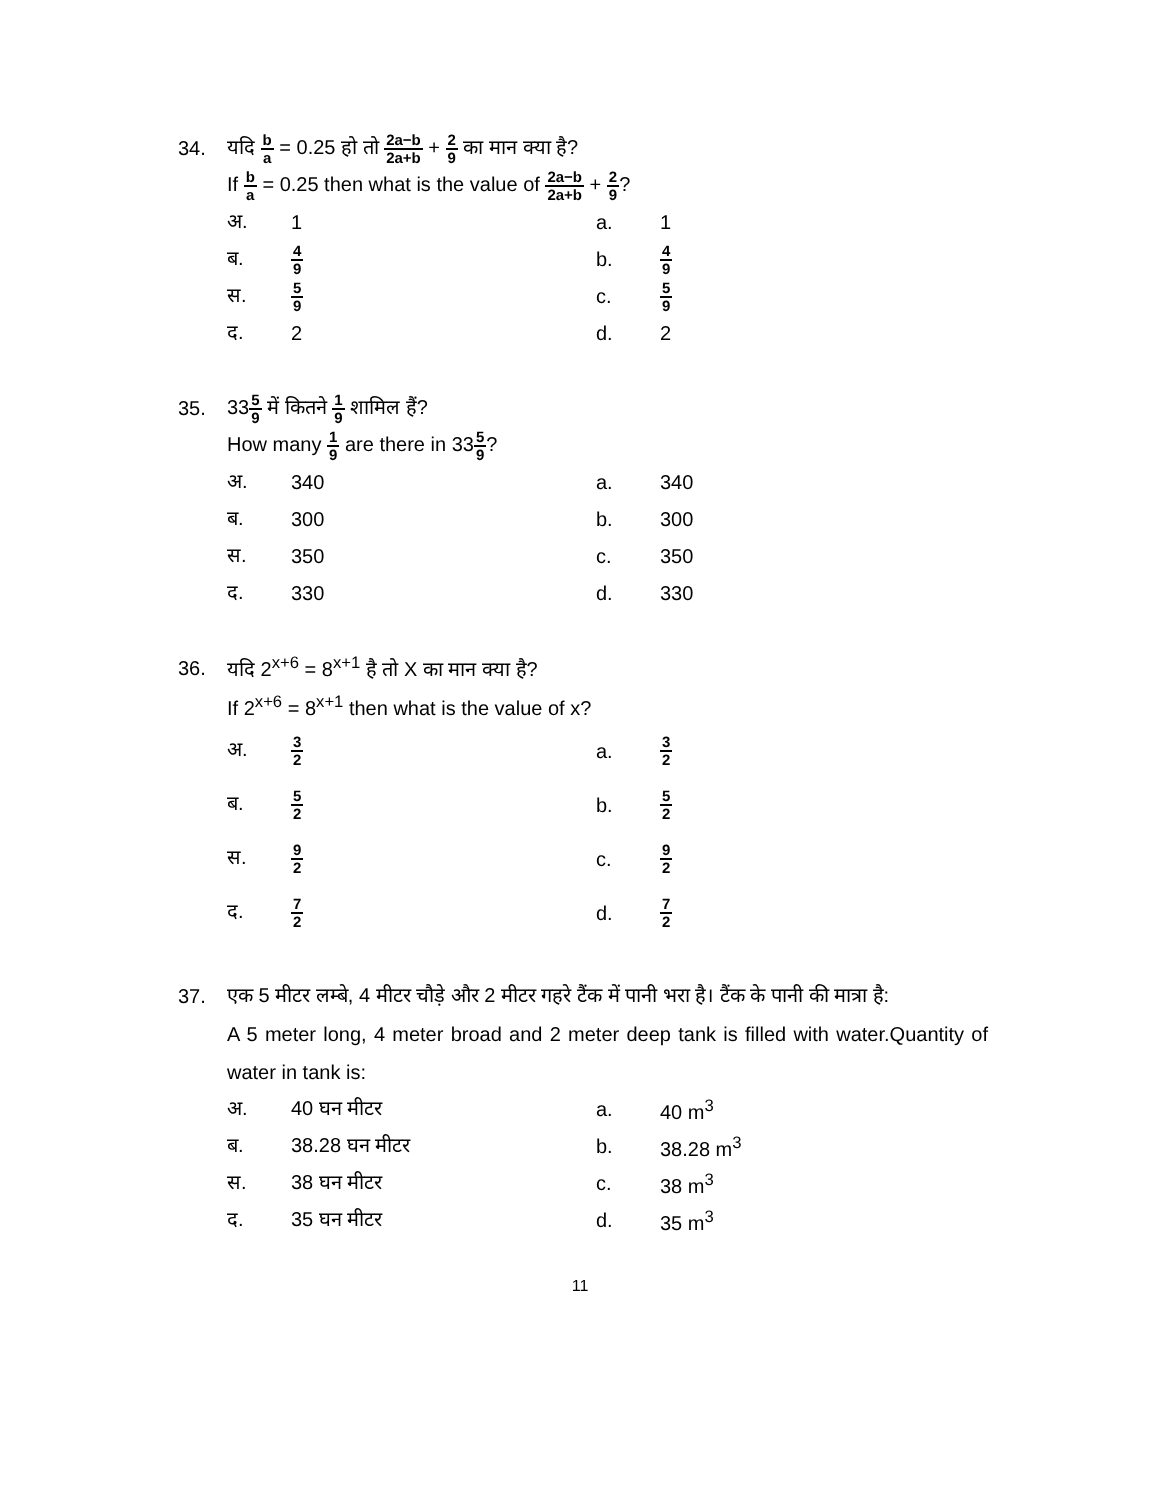34.
यदि b a = 0.25 हो तो 2a−b 2a+b + 2 9 का मान क्या है?
If b a = 0.25 then what is the value of 2a−b 2a+b + 2 9?
अ. 1 a. 1
ब. 4 9 b. 4 9
स. 5 9 c. 5 9
द. 2 d. 2
35. 335 9 में कितने 1 9 शामिल हैं?
How many 1 9 are there in 335 9?
अ. 340 a. 340
ब. 300 b. 300
स. 350 c. 350
द. 330 d. 330
36.
यदि 2<sup>x+6</sup> = 8<sup>x+1</sup> है तो X का मान क्या है?
If 2<sup>x+6</sup> = 8<sup>x+1</sup> then what is the value of x?
अ. 3 2 a. 3 2
ब. 5 2 b. 5 2
स. 9 2 c. 9 2
द. 7 2 d. 7 2
37.
एक 5 मीटर लम्बे, 4 मीटर चौड़े और 2 मीटर गहरे टैंक में पानी भरा है। टैंक के पानी की मात्रा है:
A 5 meter long, 4 meter broad and 2 meter deep tank is filled with water.Quantity of water in tank is:
अ. 40 घन मीटर a. 40 m<sup>3</sup>
ब. 38.28 घन मीटर b. 38.28 m<sup>3</sup>
स. 38 घन मीटर c. 38 m<sup>3</sup>
द. 35 घन मीटर d. 35 m<sup>3</sup>
11